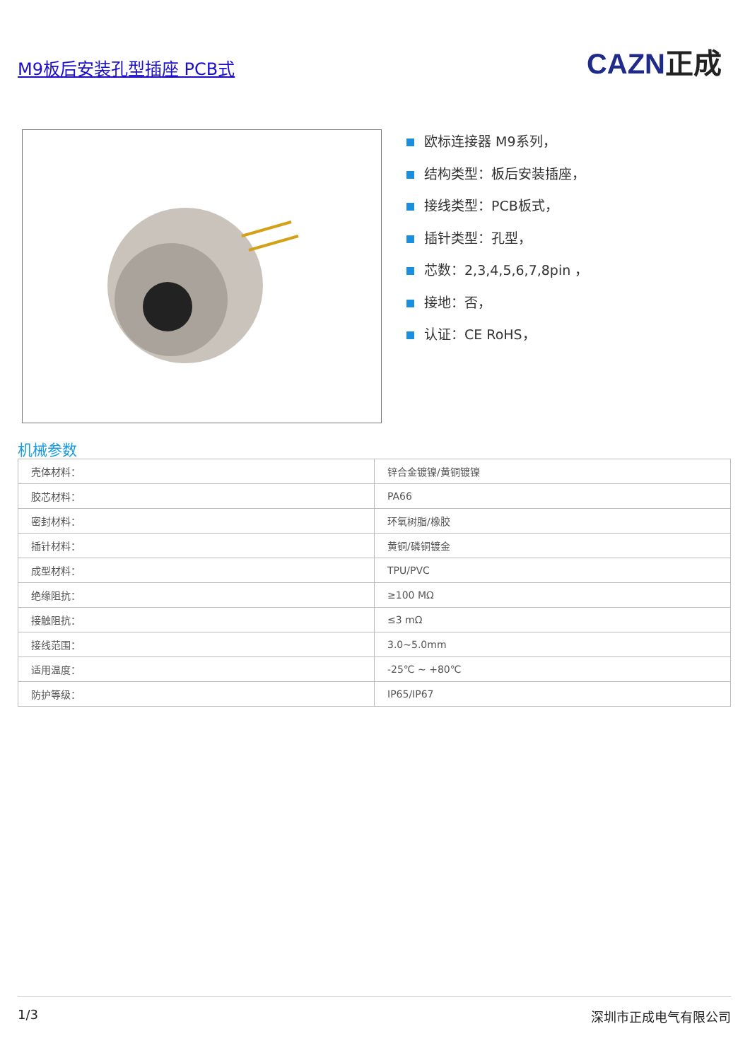M9板后安装孔型插座 PCB式 CAZN正成
欧标连接器 M9系列，
结构类型：板后安装插座，
接线类型：PCB板式，
插针类型：孔型，
芯数：2,3,4,5,6,7,8pin ，
接地：否，
认证：CE RoHS，
机械参数
| 壳体材料： | 锌合金镀镍/黄铜镀镍 |
| 胶芯材料： | PA66 |
| 密封材料： | 环氧树脂/橡胶 |
| 插针材料： | 黄铜/磷铜镀金 |
| 成型材料： | TPU/PVC |
| 绝缘阻抗： | ≥100 MΩ |
| 接触阻抗： | ≤3 mΩ |
| 接线范围： | 3.0~5.0mm |
| 适用温度： | -25℃ ~ +80℃ |
| 防护等级： | IP65/IP67 |
1/3 深圳市正成电气有限公司